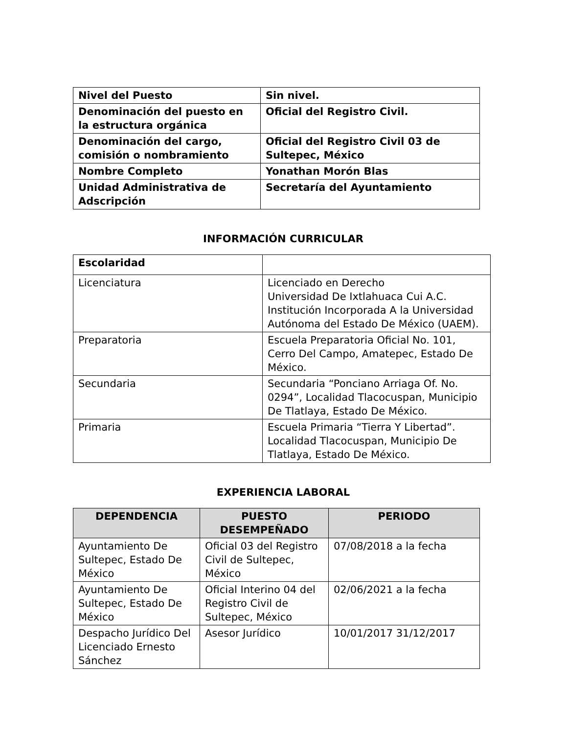| Nivel del Puesto | Sin nivel. |
| Denominación del puesto en la estructura orgánica | Oficial del Registro Civil. |
| Denominación del cargo, comisión o nombramiento | Oficial del Registro Civil 03 de Sultepec, México |
| Nombre Completo | Yonathan Morón Blas |
| Unidad Administrativa de Adscripción | Secretaría del Ayuntamiento |
INFORMACIÓN CURRICULAR
| Escolaridad | |
| Licenciatura | Licenciado en Derecho Universidad De Ixtlahuaca Cui A.C. Institución Incorporada A la Universidad Autónoma del Estado De México (UAEM). |
| Preparatoria | Escuela Preparatoria Oficial No. 101, Cerro Del Campo, Amatepec, Estado De México. |
| Secundaria | Secundaria “Ponciano Arriaga Of. No. 0294”, Localidad Tlacocuspan, Municipio De Tlatlaya, Estado De México. |
| Primaria | Escuela Primaria “Tierra Y Libertad”. Localidad Tlacocuspan, Municipio De Tlatlaya, Estado De México. |
EXPERIENCIA LABORAL
| DEPENDENCIA | PUESTO DESEMPEÑADO | PERIODO |
| --- | --- | --- |
| Ayuntamiento De Sultepec, Estado De México | Oficial 03 del Registro Civil de Sultepec, México | 07/08/2018 a la fecha |
| Ayuntamiento De Sultepec, Estado De México | Oficial Interino 04 del Registro Civil de Sultepec, México | 02/06/2021 a la fecha |
| Despacho Jurídico Del Licenciado Ernesto Sánchez | Asesor Jurídico | 10/01/2017 31/12/2017 |